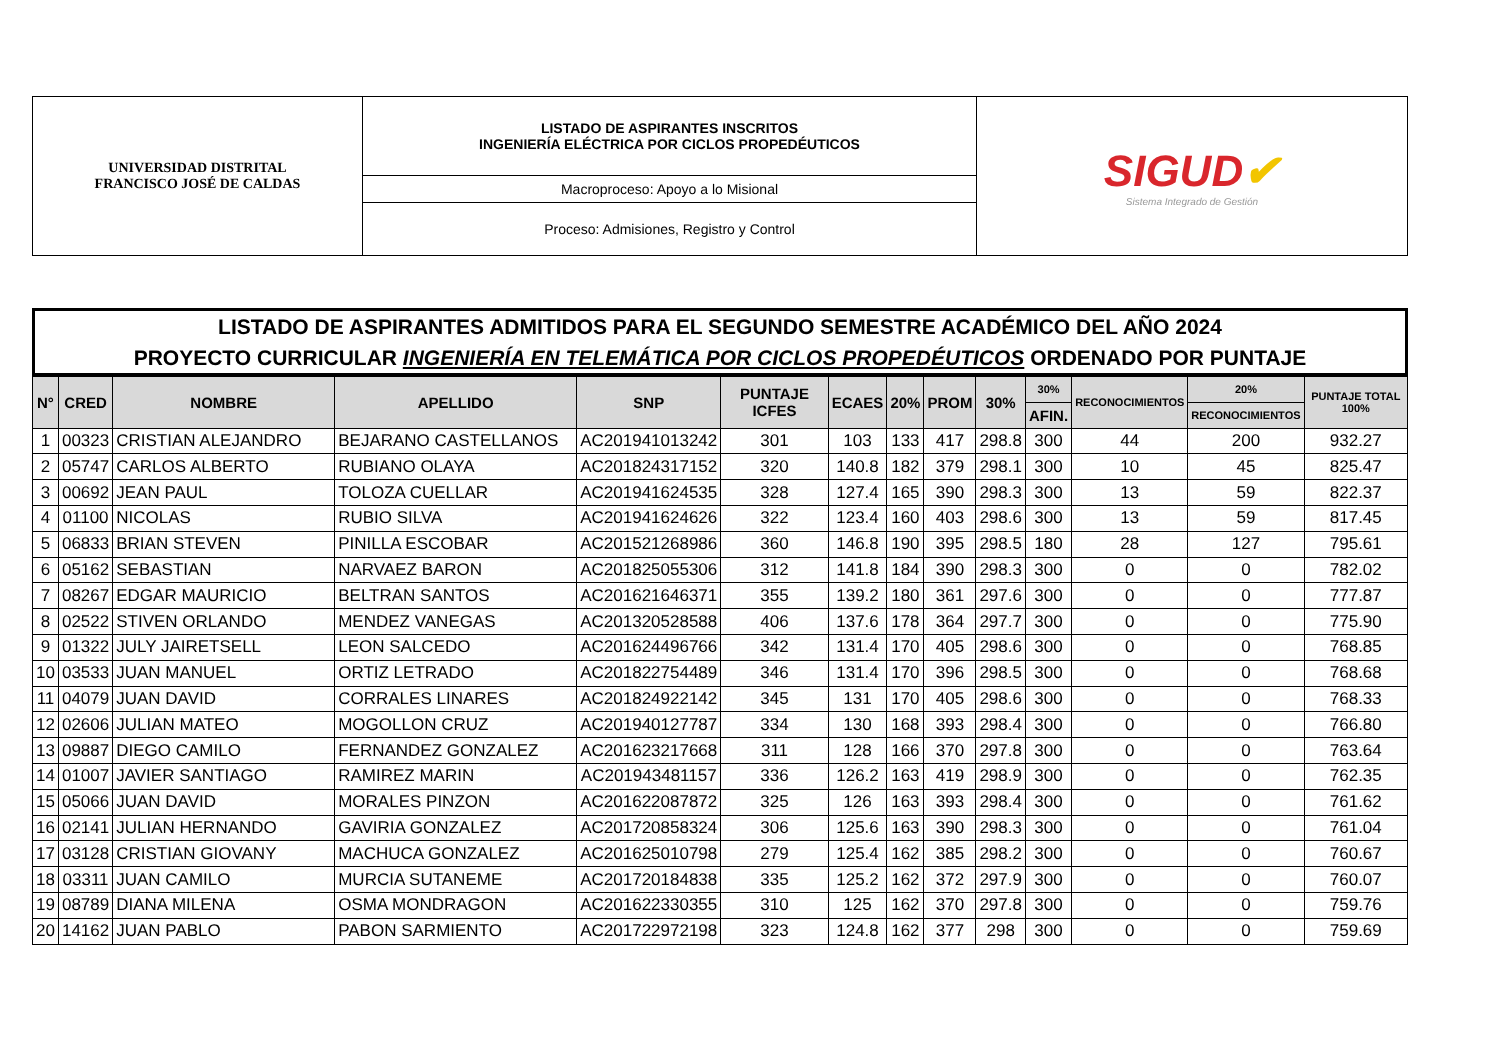| UNIVERSIDAD DISTRITAL FRANCISCO JOSÉ DE CALDAS | LISTADO DE ASPIRANTES INSCRITOS INGENIERÍA ELÉCTRICA POR CICLOS PROPEDÉUTICOS | SIGUD ✔ Sistema Integrado de Gestión |
| | Macroproceso: Apoyo a lo Misional | |
| | Proceso: Admisiones, Registro y Control | |
LISTADO DE ASPIRANTES ADMITIDOS PARA EL SEGUNDO SEMESTRE ACADÉMICO DEL AÑO 2024
PROYECTO CURRICULAR INGENIERÍA EN TELEMÁTICA POR CICLOS PROPEDÉUTICOS ORDENADO POR PUNTAJE
| N° | CRED | NOMBRE | APELLIDO | SNP | PUNTAJE ICFES | ECAES | 20% | PROM | 30% | 30% | RECONOCIMIENTOS | 20% | PUNTAJE TOTAL 100% |
| --- | --- | --- | --- | --- | --- | --- | --- | --- | --- | --- | --- | --- | --- |
| | | | | | | | | | | AFIN. | | RECONOCIMIENTOS | |
| 1 | 00323 | CRISTIAN ALEJANDRO | BEJARANO CASTELLANOS | AC201941013242 | 301 | 103 | 133 | 417 | 298.8 | 300 | 44 | 200 | 932.27 |
| 2 | 05747 | CARLOS ALBERTO | RUBIANO OLAYA | AC201824317152 | 320 | 140.8 | 182 | 379 | 298.1 | 300 | 10 | 45 | 825.47 |
| 3 | 00692 | JEAN PAUL | TOLOZA CUELLAR | AC201941624535 | 328 | 127.4 | 165 | 390 | 298.3 | 300 | 13 | 59 | 822.37 |
| 4 | 01100 | NICOLAS | RUBIO SILVA | AC201941624626 | 322 | 123.4 | 160 | 403 | 298.6 | 300 | 13 | 59 | 817.45 |
| 5 | 06833 | BRIAN STEVEN | PINILLA ESCOBAR | AC201521268986 | 360 | 146.8 | 190 | 395 | 298.5 | 180 | 28 | 127 | 795.61 |
| 6 | 05162 | SEBASTIAN | NARVAEZ BARON | AC201825055306 | 312 | 141.8 | 184 | 390 | 298.3 | 300 | 0 | 0 | 782.02 |
| 7 | 08267 | EDGAR MAURICIO | BELTRAN SANTOS | AC201621646371 | 355 | 139.2 | 180 | 361 | 297.6 | 300 | 0 | 0 | 777.87 |
| 8 | 02522 | STIVEN ORLANDO | MENDEZ VANEGAS | AC201320528588 | 406 | 137.6 | 178 | 364 | 297.7 | 300 | 0 | 0 | 775.90 |
| 9 | 01322 | JULY JAIRETSELL | LEON SALCEDO | AC201624496766 | 342 | 131.4 | 170 | 405 | 298.6 | 300 | 0 | 0 | 768.85 |
| 10 | 03533 | JUAN MANUEL | ORTIZ LETRADO | AC201822754489 | 346 | 131.4 | 170 | 396 | 298.5 | 300 | 0 | 0 | 768.68 |
| 11 | 04079 | JUAN DAVID | CORRALES LINARES | AC201824922142 | 345 | 131 | 170 | 405 | 298.6 | 300 | 0 | 0 | 768.33 |
| 12 | 02606 | JULIAN MATEO | MOGOLLON CRUZ | AC201940127787 | 334 | 130 | 168 | 393 | 298.4 | 300 | 0 | 0 | 766.80 |
| 13 | 09887 | DIEGO CAMILO | FERNANDEZ GONZALEZ | AC201623217668 | 311 | 128 | 166 | 370 | 297.8 | 300 | 0 | 0 | 763.64 |
| 14 | 01007 | JAVIER SANTIAGO | RAMIREZ MARIN | AC201943481157 | 336 | 126.2 | 163 | 419 | 298.9 | 300 | 0 | 0 | 762.35 |
| 15 | 05066 | JUAN DAVID | MORALES PINZON | AC201622087872 | 325 | 126 | 163 | 393 | 298.4 | 300 | 0 | 0 | 761.62 |
| 16 | 02141 | JULIAN HERNANDO | GAVIRIA GONZALEZ | AC201720858324 | 306 | 125.6 | 163 | 390 | 298.3 | 300 | 0 | 0 | 761.04 |
| 17 | 03128 | CRISTIAN GIOVANY | MACHUCA GONZALEZ | AC201625010798 | 279 | 125.4 | 162 | 385 | 298.2 | 300 | 0 | 0 | 760.67 |
| 18 | 03311 | JUAN CAMILO | MURCIA SUTANEME | AC201720184838 | 335 | 125.2 | 162 | 372 | 297.9 | 300 | 0 | 0 | 760.07 |
| 19 | 08789 | DIANA MILENA | OSMA MONDRAGON | AC201622330355 | 310 | 125 | 162 | 370 | 297.8 | 300 | 0 | 0 | 759.76 |
| 20 | 14162 | JUAN PABLO | PABON SARMIENTO | AC201722972198 | 323 | 124.8 | 162 | 377 | 298 | 300 | 0 | 0 | 759.69 |